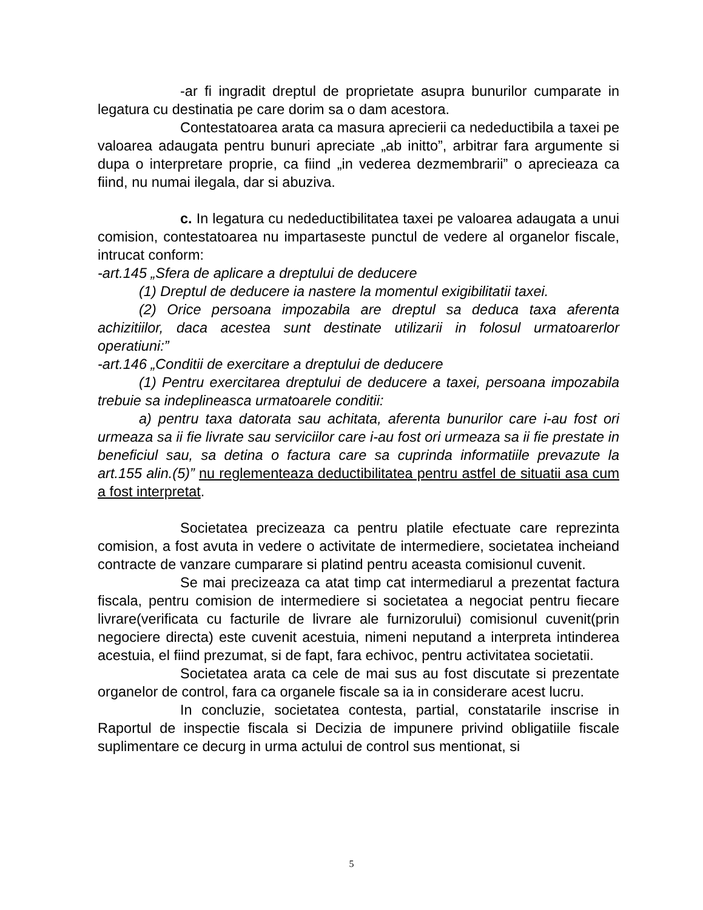-ar fi ingradit dreptul de proprietate asupra bunurilor cumparate in legatura cu destinatia pe care dorim sa o dam acestora.
Contestatoarea arata ca masura aprecierii ca nedeductibila a taxei pe valoarea adaugata pentru bunuri apreciate „ab initto”, arbitrar fara argumente si dupa o interpretare proprie, ca fiind „in vederea dezmembrarii” o aprecieaza ca fiind, nu numai ilegala, dar si abuziva.
c. In legatura cu nedeductibilitatea taxei pe valoarea adaugata a unui comision, contestatoarea nu impartaseste punctul de vedere al organelor fiscale, intrucat conform:
-art.145 „Sfera de aplicare a dreptului de deducere
(1) Dreptul de deducere ia nastere la momentul exigibilitatii taxei.
(2) Orice persoana impozabila are dreptul sa deduca taxa aferenta achizitiilor, daca acestea sunt destinate utilizarii in folosul urmatoarerlor operatiuni:”
-art.146 „Conditii de exercitare a dreptului de deducere
(1) Pentru exercitarea dreptului de deducere a taxei, persoana impozabila trebuie sa indeplineasca urmatoarele conditii:
a) pentru taxa datorata sau achitata, aferenta bunurilor care i-au fost ori urmeaza sa ii fie livrate sau serviciilor care i-au fost ori urmeaza sa ii fie prestate in beneficiul sau, sa detina o factura care sa cuprinda informatiile prevazute la art.155 alin.(5)” nu reglementeaza deductibilitatea pentru astfel de situatii asa cum a fost interpretat.
Societatea precizeaza ca pentru platile efectuate care reprezinta comision, a fost avuta in vedere o activitate de intermediere, societatea incheiand contracte de vanzare cumparare si platind pentru aceasta comisionul cuvenit.
Se mai precizeaza ca atat timp cat intermediarul a prezentat factura fiscala, pentru comision de intermediere si societatea a negociat pentru fiecare livrare(verificata cu facturile de livrare ale furnizorului) comisionul cuvenit(prin negociere directa) este cuvenit acestuia, nimeni neputand a interpreta intinderea acestuia, el fiind prezumat, si de fapt, fara echivoc, pentru activitatea societatii.
Societatea arata ca cele de mai sus au fost discutate si prezentate organelor de control, fara ca organele fiscale sa ia in considerare acest lucru.
In concluzie, societatea contesta, partial, constatarile inscrise in Raportul de inspectie fiscala si Decizia de impunere privind obligatiile fiscale suplimentare ce decurg in urma actului de control sus mentionat, si
5